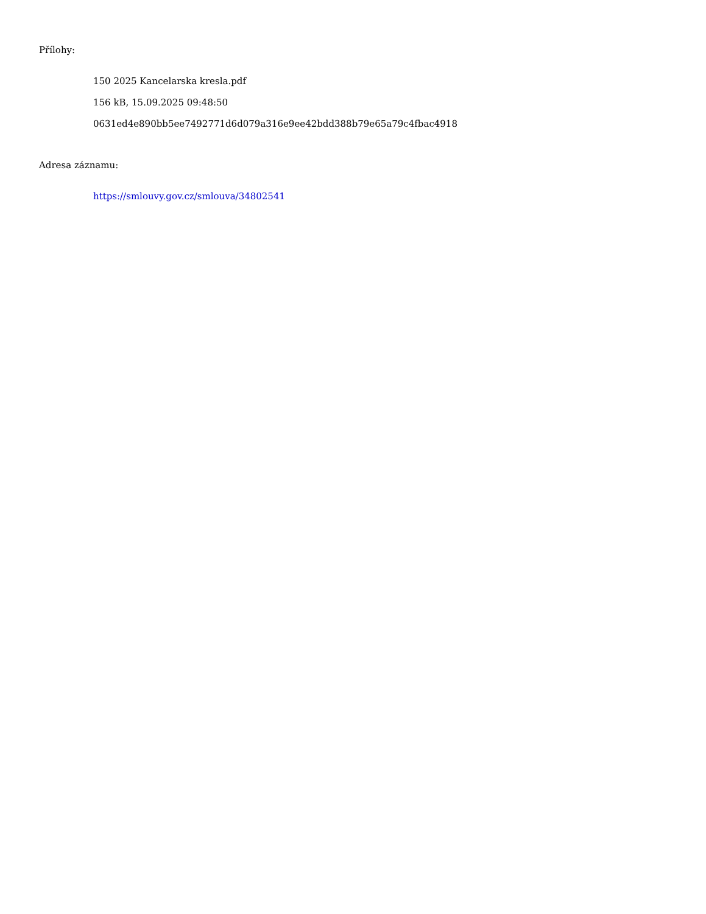Přílohy:
150 2025 Kancelarska kresla.pdf
156 kB, 15.09.2025 09:48:50
0631ed4e890bb5ee7492771d6d079a316e9ee42bdd388b79e65a79c4fbac4918
Adresa záznamu:
https://smlouvy.gov.cz/smlouva/34802541